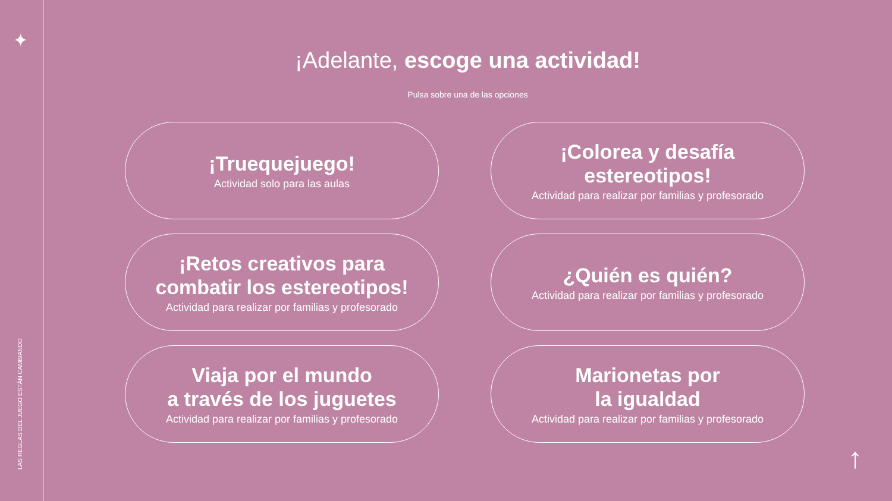✦
LAS REGLAS DEL JUEGO ESTÁN CAMBIANDO
¡Adelante, escoge una actividad!
Pulsa sobre una de las opciones
¡Truequejuego!
Actividad solo para las aulas
¡Colorea y desafía
estereotipos!
Actividad para realizar por familias y profesorado
¡Retos creativos para
combatir los estereotipos!
Actividad para realizar por familias y profesorado
¿Quién es quién?
Actividad para realizar por familias y profesorado
Viaja por el mundo
a través de los juguetes
Actividad para realizar por familias y profesorado
Marionetas por
la igualdad
Actividad para realizar por familias y profesorado
↑